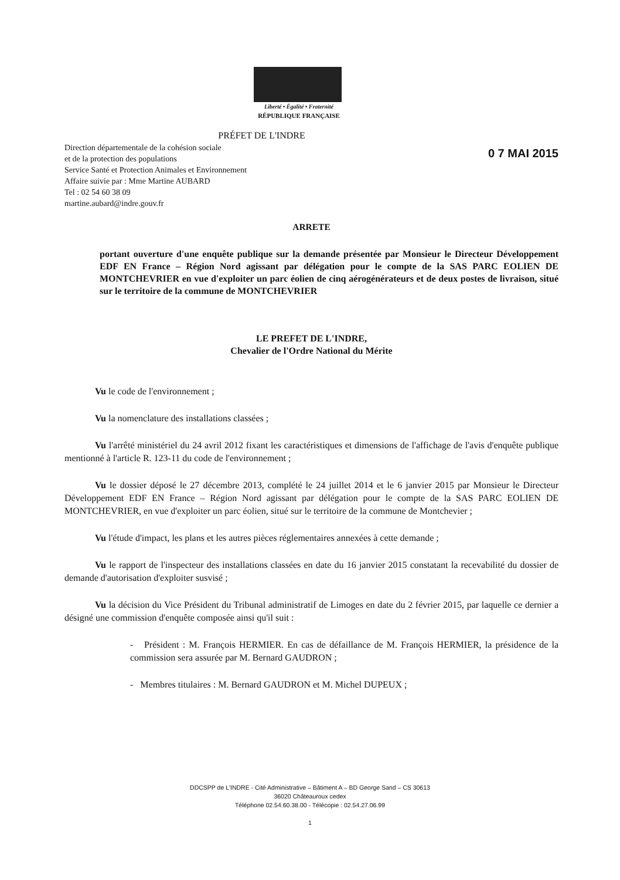Liberté • Égalité • Fraternité
RÉPUBLIQUE FRANÇAISE
PRÉFET DE L'INDRE
0 7 MAI 2015
Direction départementale de la cohésion sociale
et de la protection des populations
Service Santé et Protection Animales et Environnement
Affaire suivie par : Mme Martine AUBARD
Tel : 02 54 60 38 09
martine.aubard@indre.gouv.fr
ARRETE
portant ouverture d'une enquête publique sur la demande présentée par Monsieur le Directeur Développement EDF EN France – Région Nord agissant par délégation pour le compte de la SAS PARC EOLIEN DE MONTCHEVRIER en vue d'exploiter un parc éolien de cinq aérogénérateurs et de deux postes de livraison, situé sur le territoire de la commune de MONTCHEVRIER
LE PREFET DE L'INDRE,
Chevalier de l'Ordre National du Mérite
Vu le code de l'environnement ;
Vu la nomenclature des installations classées ;
Vu l'arrêté ministériel du 24 avril 2012 fixant les caractéristiques et dimensions de l'affichage de l'avis d'enquête publique mentionné à l'article R. 123-11 du code de l'environnement ;
Vu le dossier déposé le 27 décembre 2013, complété le 24 juillet 2014 et le 6 janvier 2015 par Monsieur le Directeur Développement EDF EN France – Région Nord agissant par délégation pour le compte de la SAS PARC EOLIEN DE MONTCHEVRIER, en vue d'exploiter un parc éolien, situé sur le territoire de la commune de Montchevier ;
Vu l'étude d'impact, les plans et les autres pièces réglementaires annexées à cette demande ;
Vu le rapport de l'inspecteur des installations classées en date du 16 janvier 2015 constatant la recevabilité du dossier de demande d'autorisation d'exploiter susvisé ;
Vu la décision du Vice Président du Tribunal administratif de Limoges en date du 2 février 2015, par laquelle ce dernier a désigné une commission d'enquête composée ainsi qu'il suit :
- Président : M. François HERMIER. En cas de défaillance de M. François HERMIER, la présidence de la commission sera assurée par M. Bernard GAUDRON ;
- Membres titulaires : M. Bernard GAUDRON et M. Michel DUPEUX ;
DDCSPP de L'INDRE - Cité Administrative – Bâtiment A – BD George Sand – CS 30613
36020 Châteauroux cedex
Téléphone 02.54.60.38.00 - Télécopie : 02.54.27.06.99
1